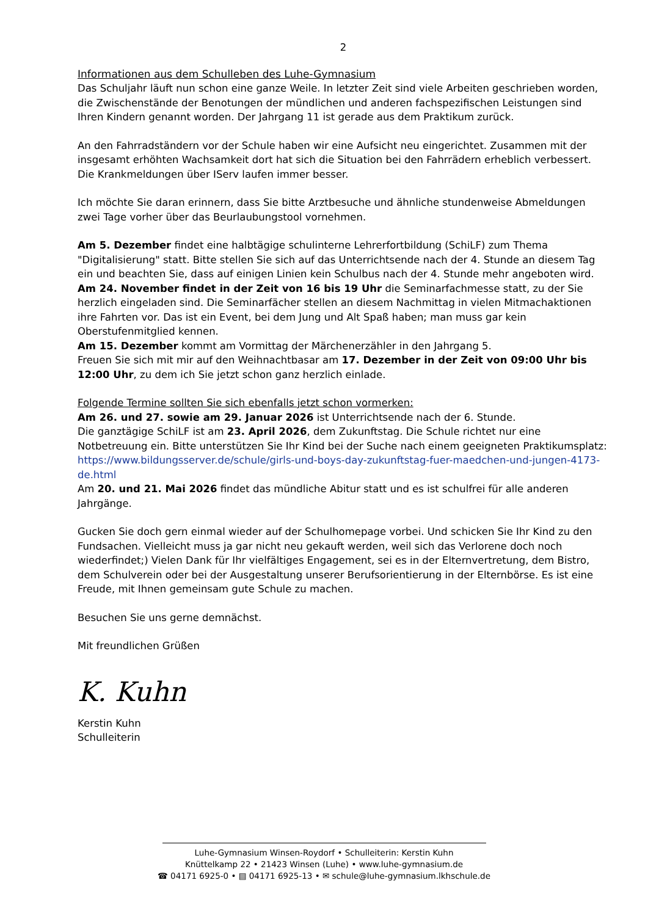2
Informationen aus dem Schulleben des Luhe-Gymnasium
Das Schuljahr läuft nun schon eine ganze Weile. In letzter Zeit sind viele Arbeiten geschrieben worden, die Zwischenstände der Benotungen der mündlichen und anderen fachspezifischen Leistungen sind Ihren Kindern genannt worden. Der Jahrgang 11 ist gerade aus dem Praktikum zurück.
An den Fahrradständern vor der Schule haben wir eine Aufsicht neu eingerichtet. Zusammen mit der insgesamt erhöhten Wachsamkeit dort hat sich die Situation bei den Fahrrädern erheblich verbessert. Die Krankmeldungen über IServ laufen immer besser.
Ich möchte Sie daran erinnern, dass Sie bitte Arztbesuche und ähnliche stundenweise Abmeldungen zwei Tage vorher über das Beurlaubungstool vornehmen.
Am 5. Dezember findet eine halbtägige schulinterne Lehrerfortbildung (SchiLF) zum Thema "Digitalisierung" statt. Bitte stellen Sie sich auf das Unterrichtsende nach der 4. Stunde an diesem Tag ein und beachten Sie, dass auf einigen Linien kein Schulbus nach der 4. Stunde mehr angeboten wird.
Am 24. November findet in der Zeit von 16 bis 19 Uhr die Seminarfachmesse statt, zu der Sie herzlich eingeladen sind. Die Seminarfächer stellen an diesem Nachmittag in vielen Mitmachaktionen ihre Fahrten vor. Das ist ein Event, bei dem Jung und Alt Spaß haben; man muss gar kein Oberstufenmitglied kennen.
Am 15. Dezember kommt am Vormittag der Märchenerzähler in den Jahrgang 5.
Freuen Sie sich mit mir auf den Weihnachtbasar am 17. Dezember in der Zeit von 09:00 Uhr bis 12:00 Uhr, zu dem ich Sie jetzt schon ganz herzlich einlade.
Folgende Termine sollten Sie sich ebenfalls jetzt schon vormerken:
Am 26. und 27. sowie am 29. Januar 2026 ist Unterrichtsende nach der 6. Stunde.
Die ganztägige SchiLF ist am 23. April 2026, dem Zukunftstag. Die Schule richtet nur eine Notbetreuung ein. Bitte unterstützen Sie Ihr Kind bei der Suche nach einem geeigneten Praktikumsplatz: https://www.bildungsserver.de/schule/girls-und-boys-day-zukunftstag-fuer-maedchen-und-jungen-4173-de.html
Am 20. und 21. Mai 2026 findet das mündliche Abitur statt und es ist schulfrei für alle anderen Jahrgänge.
Gucken Sie doch gern einmal wieder auf der Schulhomepage vorbei. Und schicken Sie Ihr Kind zu den Fundsachen. Vielleicht muss ja gar nicht neu gekauft werden, weil sich das Verlorene doch noch wiederfindet;) Vielen Dank für Ihr vielfältiges Engagement, sei es in der Elternvertretung, dem Bistro, dem Schulverein oder bei der Ausgestaltung unserer Berufsorientierung in der Elternbörse. Es ist eine Freude, mit Ihnen gemeinsam gute Schule zu machen.
Besuchen Sie uns gerne demnächst.
Mit freundlichen Grüßen
K. Kuhn
Kerstin Kuhn
Schulleiterin
Luhe-Gymnasium Winsen-Roydorf • Schulleiterin: Kerstin Kuhn
Knüttelkamp 22 • 21423 Winsen (Luhe) • www.luhe-gymnasium.de
☎ 04171 6925-0 • ▤ 04171 6925-13 • ✉ schule@luhe-gymnasium.lkhschule.de